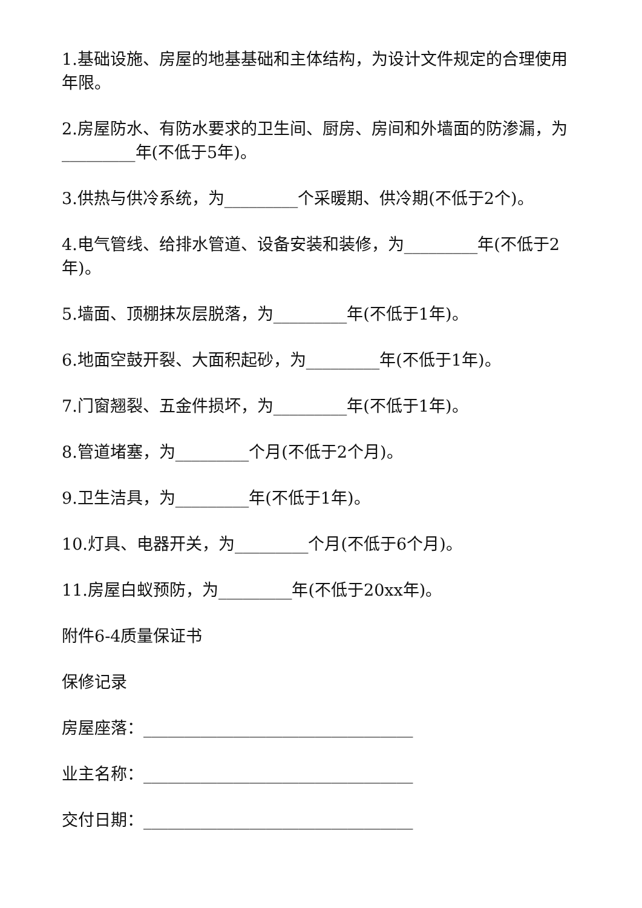1.基础设施、房屋的地基基础和主体结构，为设计文件规定的合理使用年限。
2.房屋防水、有防水要求的卫生间、厨房、房间和外墙面的防渗漏，为_________年(不低于5年)。
3.供热与供冷系统，为_________个采暖期、供冷期(不低于2个)。
4.电气管线、给排水管道、设备安装和装修，为_________年(不低于2年)。
5.墙面、顶棚抹灰层脱落，为_________年(不低于1年)。
6.地面空鼓开裂、大面积起砂，为_________年(不低于1年)。
7.门窗翘裂、五金件损坏，为_________年(不低于1年)。
8.管道堵塞，为_________个月(不低于2个月)。
9.卫生洁具，为_________年(不低于1年)。
10.灯具、电器开关，为_________个月(不低于6个月)。
11.房屋白蚁预防，为_________年(不低于20xx年)。
附件6-4质量保证书
保修记录
房屋座落：_________________________________
业主名称：_________________________________
交付日期：_________________________________